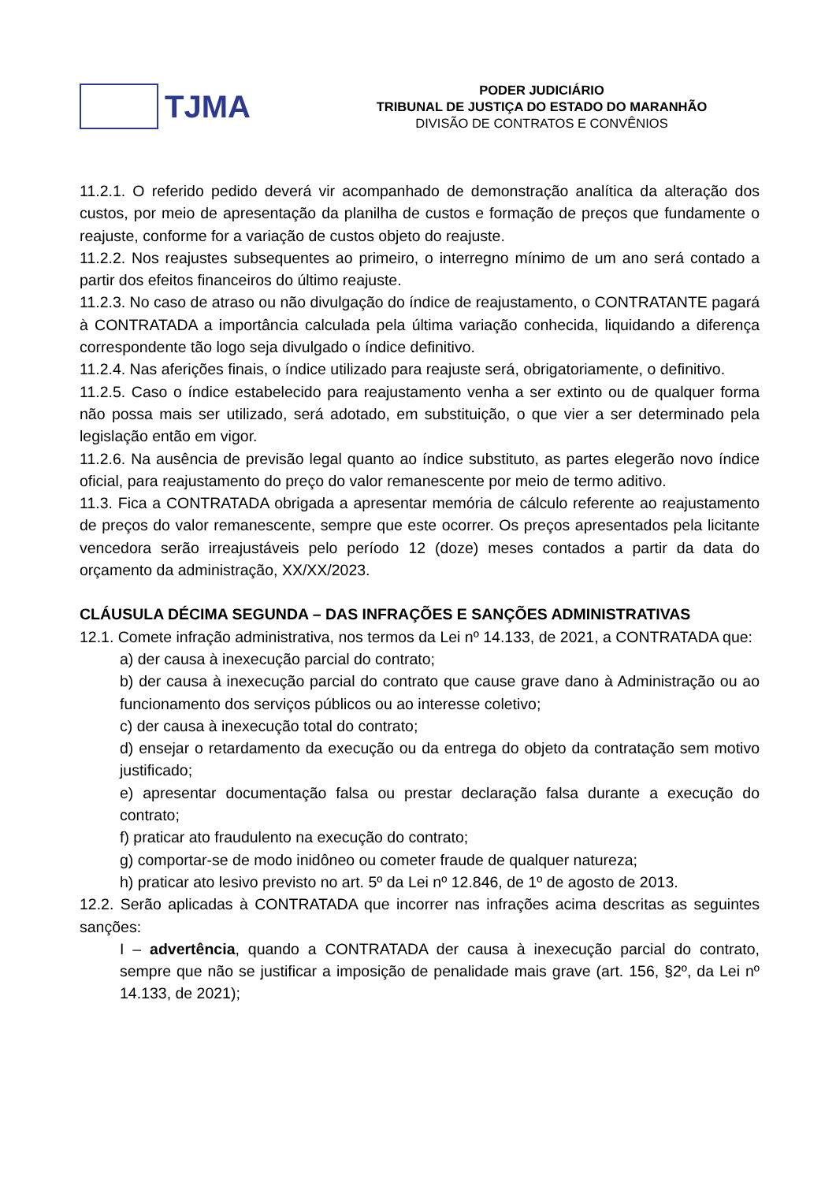TJMA
PODER JUDICIÁRIO
TRIBUNAL DE JUSTIÇA DO ESTADO DO MARANHÃO
DIVISÃO DE CONTRATOS E CONVÊNIOS
11.2.1. O referido pedido deverá vir acompanhado de demonstração analítica da alteração dos custos, por meio de apresentação da planilha de custos e formação de preços que fundamente o reajuste, conforme for a variação de custos objeto do reajuste.
11.2.2. Nos reajustes subsequentes ao primeiro, o interregno mínimo de um ano será contado a partir dos efeitos financeiros do último reajuste.
11.2.3. No caso de atraso ou não divulgação do índice de reajustamento, o CONTRATANTE pagará à CONTRATADA a importância calculada pela última variação conhecida, liquidando a diferença correspondente tão logo seja divulgado o índice definitivo.
11.2.4. Nas aferições finais, o índice utilizado para reajuste será, obrigatoriamente, o definitivo.
11.2.5. Caso o índice estabelecido para reajustamento venha a ser extinto ou de qualquer forma não possa mais ser utilizado, será adotado, em substituição, o que vier a ser determinado pela legislação então em vigor.
11.2.6. Na ausência de previsão legal quanto ao índice substituto, as partes elegerão novo índice oficial, para reajustamento do preço do valor remanescente por meio de termo aditivo.
11.3. Fica a CONTRATADA obrigada a apresentar memória de cálculo referente ao reajustamento de preços do valor remanescente, sempre que este ocorrer. Os preços apresentados pela licitante vencedora serão irreajustáveis pelo período 12 (doze) meses contados a partir da data do orçamento da administração, XX/XX/2023.
CLÁUSULA DÉCIMA SEGUNDA – DAS INFRAÇÕES E SANÇÕES ADMINISTRATIVAS
12.1. Comete infração administrativa, nos termos da Lei nº 14.133, de 2021, a CONTRATADA que:
a) der causa à inexecução parcial do contrato;
b) der causa à inexecução parcial do contrato que cause grave dano à Administração ou ao funcionamento dos serviços públicos ou ao interesse coletivo;
c) der causa à inexecução total do contrato;
d) ensejar o retardamento da execução ou da entrega do objeto da contratação sem motivo justificado;
e) apresentar documentação falsa ou prestar declaração falsa durante a execução do contrato;
f) praticar ato fraudulento na execução do contrato;
g) comportar-se de modo inidôneo ou cometer fraude de qualquer natureza;
h) praticar ato lesivo previsto no art. 5º da Lei nº 12.846, de 1º de agosto de 2013.
12.2. Serão aplicadas à CONTRATADA que incorrer nas infrações acima descritas as seguintes sanções:
I – advertência, quando a CONTRATADA der causa à inexecução parcial do contrato, sempre que não se justificar a imposição de penalidade mais grave (art. 156, §2º, da Lei nº 14.133, de 2021);